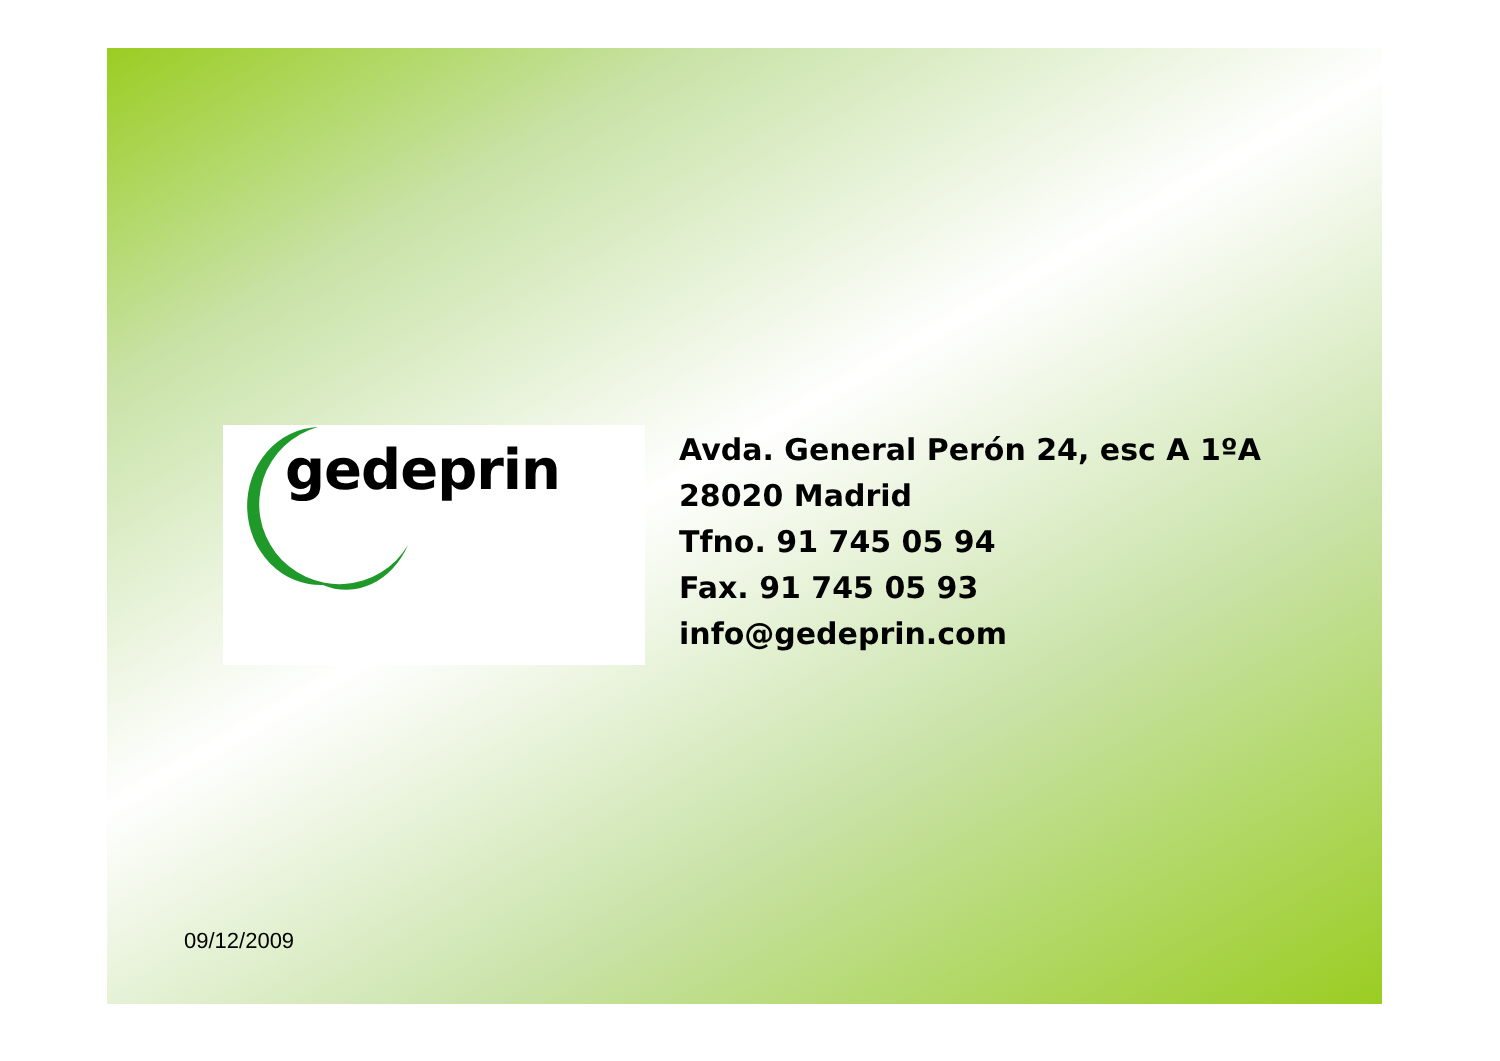gedeprin
Avda. General Perón 24, esc A 1ºA
28020 Madrid
Tfno. 91 745 05 94
Fax. 91 745 05 93
info@gedeprin.com
09/12/2009